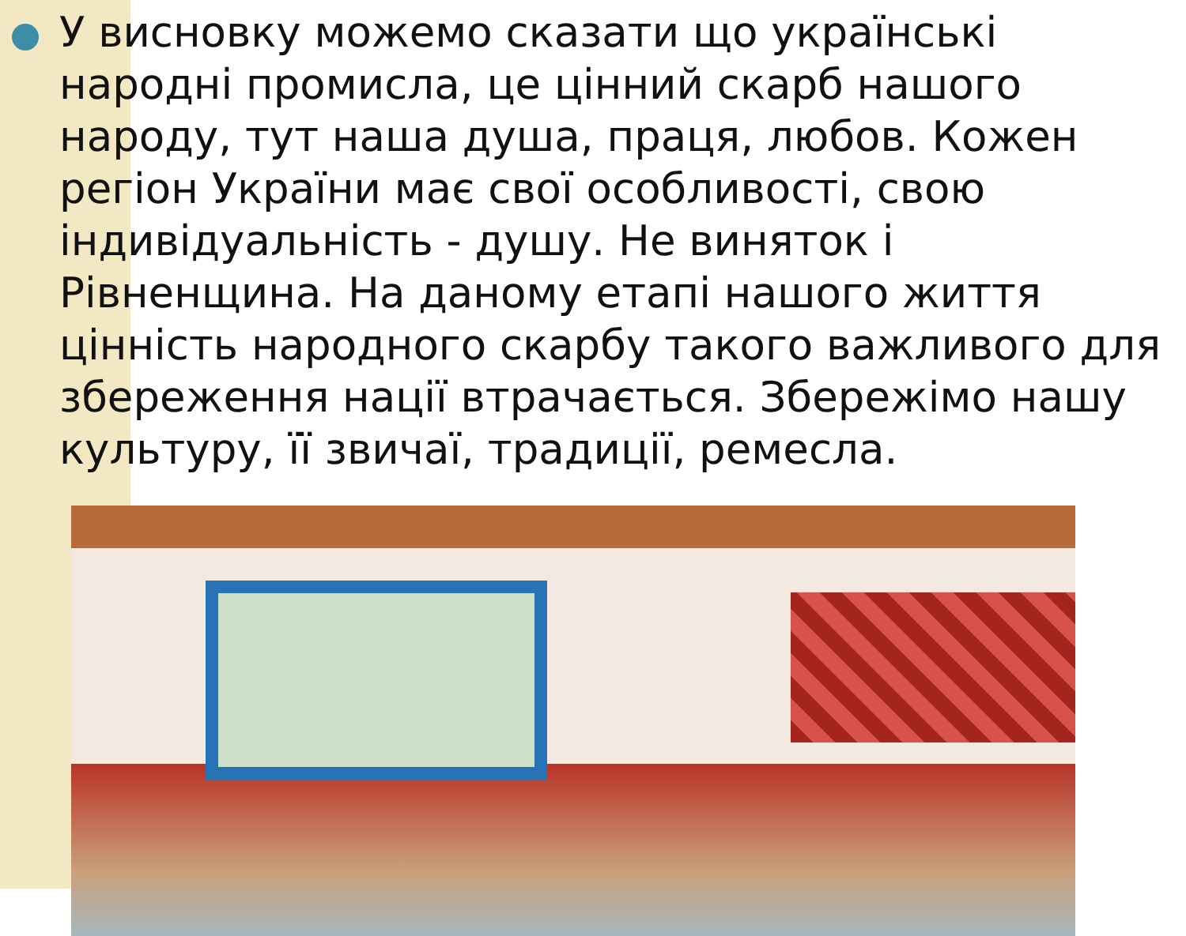У висновку можемо сказати що українські народні промисла, це цінний скарб нашого народу, тут наша душа, праця, любов. Кожен регіон України має свої особливості, свою індивідуальність - душу. Не виняток і Рівненщина. На даному етапі нашого життя цінність народного скарбу такого важливого для збереження нації втрачається. Збережімо нашу культуру, її звичаї, традиції, ремесла.